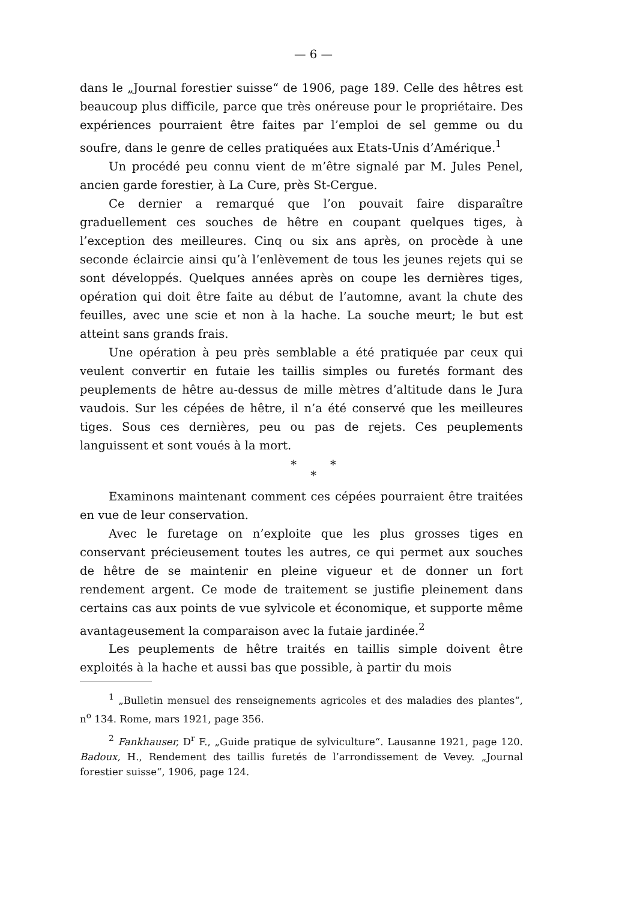— 6 —
dans le „Journal forestier suisse“ de 1906, page 189. Celle des hêtres est beaucoup plus difficile, parce que très onéreuse pour le propriétaire. Des expériences pourraient être faites par l’emploi de sel gemme ou du soufre, dans le genre de celles pratiquées aux Etats-Unis d’Amérique.<sup>1</sup>
Un procédé peu connu vient de m’être signalé par M. Jules Penel, ancien garde forestier, à La Cure, près St-Cergue.
Ce dernier a remarqué que l’on pouvait faire disparaître graduellement ces souches de hêtre en coupant quelques tiges, à l’exception des meilleures. Cinq ou six ans après, on procède à une seconde éclaircie ainsi qu’à l’enlèvement de tous les jeunes rejets qui se sont développés. Quelques années après on coupe les dernières tiges, opération qui doit être faite au début de l’automne, avant la chute des feuilles, avec une scie et non à la hache. La souche meurt; le but est atteint sans grands frais.
Une opération à peu près semblable a été pratiquée par ceux qui veulent convertir en futaie les taillis simples ou furetés formant des peuplements de hêtre au-dessus de mille mètres d’altitude dans le Jura vaudois. Sur les cépées de hêtre, il n’a été conservé que les meilleures tiges. Sous ces dernières, peu ou pas de rejets. Ces peuplements languissent et sont voués à la mort.
* *
*
Examinons maintenant comment ces cépées pourraient être traitées en vue de leur conservation.
Avec le furetage on n’exploite que les plus grosses tiges en conservant précieusement toutes les autres, ce qui permet aux souches de hêtre de se maintenir en pleine vigueur et de donner un fort rendement argent. Ce mode de traitement se justifie pleinement dans certains cas aux points de vue sylvicole et économique, et supporte même avantageusement la comparaison avec la futaie jardinée.<sup>2</sup>
Les peuplements de hêtre traités en taillis simple doivent être exploités à la hache et aussi bas que possible, à partir du mois
<sup>1</sup> „Bulletin mensuel des renseignements agricoles et des maladies des plantes“, n<sup>o</sup> 134. Rome, mars 1921, page 356.
<sup>2</sup> Fankhauser, D<sup>r</sup> F., „Guide pratique de sylviculture“. Lausanne 1921, page 120. Badoux, H., Rendement des taillis furetés de l’arrondissement de Vevey. „Journal forestier suisse“, 1906, page 124.